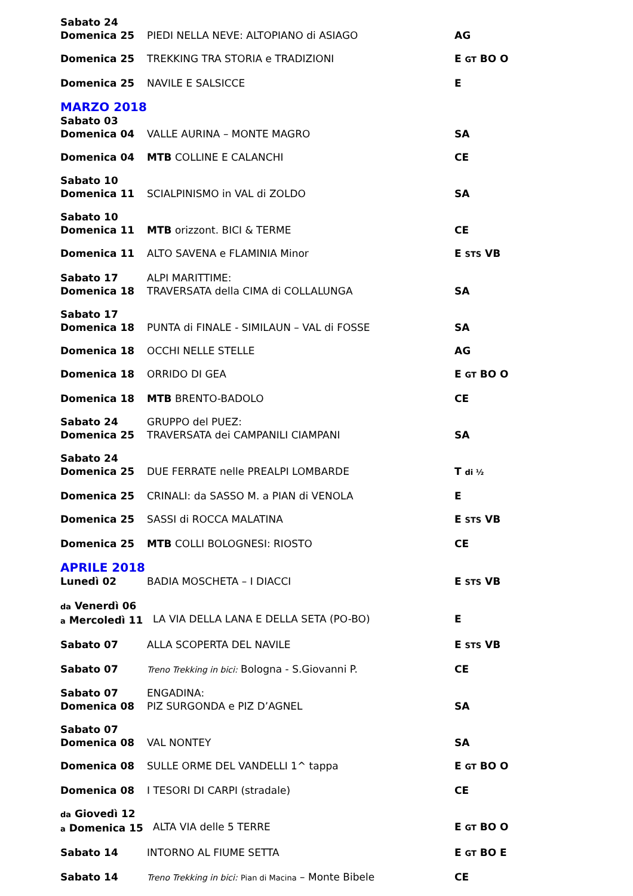Sabato 24
Domenica 25
PIEDI NELLA NEVE: ALTOPIANO di ASIAGO
AG
Domenica 25 TREKKING TRA STORIA e TRADIZIONI E GT BO O
Domenica 25 NAVILE E SALSICCE E
MARZO 2018
Sabato 03
Domenica 04
VALLE AURINA – MONTE MAGRO
SA
Domenica 04 MTB COLLINE E CALANCHI CE
Sabato 10
Domenica 11
SCIALPINISMO in VAL di ZOLDO
SA
Sabato 10
Domenica 11
MTB orizzont. BICI & TERME
CE
Domenica 11 ALTO SAVENA e FLAMINIA Minor E STS VB
Sabato 17
Domenica 18
ALPI MARITTIME:
TRAVERSATA della CIMA di COLLALUNGA
SA
Sabato 17
Domenica 18
PUNTA di FINALE - SIMILAUN – VAL di FOSSE
SA
Domenica 18 OCCHI NELLE STELLE AG
Domenica 18 ORRIDO DI GEA E GT BO O
Domenica 18 MTB BRENTO-BADOLO CE
Sabato 24
Domenica 25
GRUPPO del PUEZ:
TRAVERSATA dei CAMPANILI CIAMPANI
SA
Sabato 24
Domenica 25
DUE FERRATE nelle PREALPI LOMBARDE
T di ½
Domenica 25 CRINALI: da SASSO M. a PIAN di VENOLA E
Domenica 25 SASSI di ROCCA MALATINA E STS VB
Domenica 25 MTB COLLI BOLOGNESI: RIOSTO CE
APRILE 2018
Lunedì 02 BADIA MOSCHETA – I DIACCI E STS VB
da Venerdì 06
a Mercoledì 11
LA VIA DELLA LANA E DELLA SETA (PO-BO)
E
Sabato 07 ALLA SCOPERTA DEL NAVILE E STS VB
Sabato 07
Treno Trekking in bici: Bologna - S.Giovanni P. CE
Sabato 07
Domenica 08
ENGADINA:
PIZ SURGONDA e PIZ D’AGNEL
SA
Sabato 07
Domenica 08
VAL NONTEY
SA
Domenica 08 SULLE ORME DEL VANDELLI 1^ tappa E GT BO O
Domenica 08 I TESORI DI CARPI (stradale) CE
da Giovedì 12
a Domenica 15
ALTA VIA delle 5 TERRE
E GT BO O
Sabato 14 INTORNO AL FIUME SETTA E GT BO E
Sabato 14
Treno Trekking in bici: Pian di Macina – Monte Bibele
CE